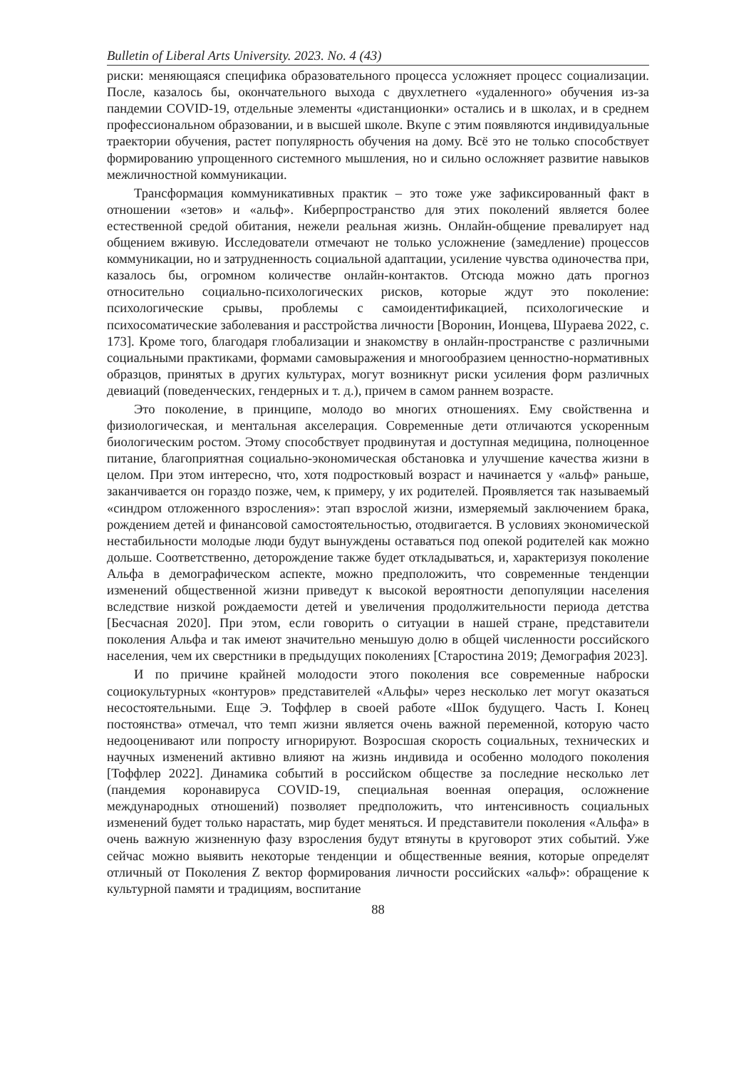Bulletin of Liberal Arts University. 2023. No. 4 (43)
риски: меняющаяся специфика образовательного процесса усложняет процесс социализации. После, казалось бы, окончательного выхода с двухлетнего «удаленного» обучения из-за пандемии COVID-19, отдельные элементы «дистанционки» остались и в школах, и в среднем профессиональном образовании, и в высшей школе. Вкупе с этим появляются индивидуальные траектории обучения, растет популярность обучения на дому. Всё это не только способствует формированию упрощенного системного мышления, но и сильно осложняет развитие навыков межличностной коммуникации.
Трансформация коммуникативных практик – это тоже уже зафиксированный факт в отношении «зетов» и «альф». Киберпространство для этих поколений является более естественной средой обитания, нежели реальная жизнь. Онлайн-общение превалирует над общением вживую. Исследователи отмечают не только усложнение (замедление) процессов коммуникации, но и затрудненность социальной адаптации, усиление чувства одиночества при, казалось бы, огромном количестве онлайн-контактов. Отсюда можно дать прогноз относительно социально-психологических рисков, которые ждут это поколение: психологические срывы, проблемы с самоидентификацией, психологические и психосоматические заболевания и расстройства личности [Воронин, Ионцева, Шураева 2022, с. 173]. Кроме того, благодаря глобализации и знакомству в онлайн-пространстве с различными социальными практиками, формами самовыражения и многообразием ценностно-нормативных образцов, принятых в других культурах, могут возникнут риски усиления форм различных девиаций (поведенческих, гендерных и т. д.), причем в самом раннем возрасте.
Это поколение, в принципе, молодо во многих отношениях. Ему свойственна и физиологическая, и ментальная акселерация. Современные дети отличаются ускоренным биологическим ростом. Этому способствует продвинутая и доступная медицина, полноценное питание, благоприятная социально-экономическая обстановка и улучшение качества жизни в целом. При этом интересно, что, хотя подростковый возраст и начинается у «альф» раньше, заканчивается он гораздо позже, чем, к примеру, у их родителей. Проявляется так называемый «синдром отложенного взросления»: этап взрослой жизни, измеряемый заключением брака, рождением детей и финансовой самостоятельностью, отодвигается. В условиях экономической нестабильности молодые люди будут вынуждены оставаться под опекой родителей как можно дольше. Соответственно, деторождение также будет откладываться, и, характеризуя поколение Альфа в демографическом аспекте, можно предположить, что современные тенденции изменений общественной жизни приведут к высокой вероятности депопуляции населения вследствие низкой рождаемости детей и увеличения продолжительности периода детства [Бесчасная 2020]. При этом, если говорить о ситуации в нашей стране, представители поколения Альфа и так имеют значительно меньшую долю в общей численности российского населения, чем их сверстники в предыдущих поколениях [Старостина 2019; Демография 2023].
И по причине крайней молодости этого поколения все современные наброски социокультурных «контуров» представителей «Альфы» через несколько лет могут оказаться несостоятельными. Еще Э. Тоффлер в своей работе «Шок будущего. Часть I. Конец постоянства» отмечал, что темп жизни является очень важной переменной, которую часто недооценивают или попросту игнорируют. Возросшая скорость социальных, технических и научных изменений активно влияют на жизнь индивида и особенно молодого поколения [Тоффлер 2022]. Динамика событий в российском обществе за последние несколько лет (пандемия коронавируса COVID-19, специальная военная операция, осложнение международных отношений) позволяет предположить, что интенсивность социальных изменений будет только нарастать, мир будет меняться. И представители поколения «Альфа» в очень важную жизненную фазу взросления будут втянуты в круговорот этих событий. Уже сейчас можно выявить некоторые тенденции и общественные веяния, которые определят отличный от Поколения Z вектор формирования личности российских «альф»: обращение к культурной памяти и традициям, воспитание
88